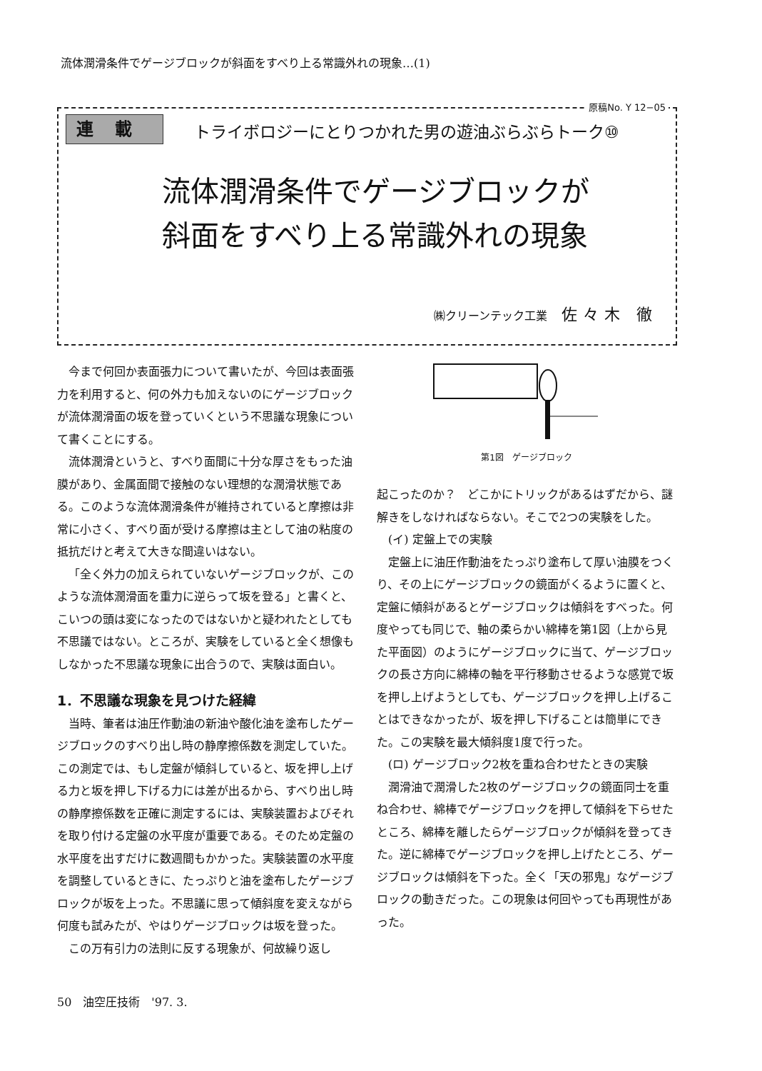流体潤滑条件でゲージブロックが斜面をすべり上る常識外れの現象…(1)
原稿No. Y 12−05
連載
トライボロジーにとりつかれた男の遊油ぶらぶらトーク⑩
流体潤滑条件でゲージブロックが
斜面をすべり上る常識外れの現象
㈱クリーンテック工業 佐々木 徹
今まで何回か表面張力について書いたが、今回は表面張力を利用すると、何の外力も加えないのにゲージブロックが流体潤滑面の坂を登っていくという不思議な現象について書くことにする。
流体潤滑というと、すべり面間に十分な厚さをもった油膜があり、金属面間で接触のない理想的な潤滑状態である。このような流体潤滑条件が維持されていると摩擦は非常に小さく、すべり面が受ける摩擦は主として油の粘度の抵抗だけと考えて大きな間違いはない。
「全く外力の加えられていないゲージブロックが、このような流体潤滑面を重力に逆らって坂を登る」と書くと、こいつの頭は変になったのではないかと疑われたとしても不思議ではない。ところが、実験をしていると全く想像もしなかった不思議な現象に出合うので、実験は面白い。
1．不思議な現象を見つけた経緯
当時、筆者は油圧作動油の新油や酸化油を塗布したゲージブロックのすべり出し時の静摩擦係数を測定していた。この測定では、もし定盤が傾斜していると、坂を押し上げる力と坂を押し下げる力には差が出るから、すべり出し時の静摩擦係数を正確に測定するには、実験装置およびそれを取り付ける定盤の水平度が重要である。そのため定盤の水平度を出すだけに数週間もかかった。実験装置の水平度を調整しているときに、たっぷりと油を塗布したゲージブロックが坂を上った。不思議に思って傾斜度を変えながら何度も試みたが、やはりゲージブロックは坂を登った。
この万有引力の法則に反する現象が、何故繰り返し
第1図　ゲージブロック
起こったのか？　どこかにトリックがあるはずだから、謎解きをしなければならない。そこで2つの実験をした。
(イ) 定盤上での実験
定盤上に油圧作動油をたっぷり塗布して厚い油膜をつくり、その上にゲージブロックの鏡面がくるように置くと、定盤に傾斜があるとゲージブロックは傾斜をすべった。何度やっても同じで、軸の柔らかい綿棒を第1図（上から見た平面図）のようにゲージブロックに当て、ゲージブロックの長さ方向に綿棒の軸を平行移動させるような感覚で坂を押し上げようとしても、ゲージブロックを押し上げることはできなかったが、坂を押し下げることは簡単にできた。この実験を最大傾斜度1度で行った。
(ロ) ゲージブロック2枚を重ね合わせたときの実験
潤滑油で潤滑した2枚のゲージブロックの鏡面同士を重ね合わせ、綿棒でゲージブロックを押して傾斜を下らせたところ、綿棒を離したらゲージブロックが傾斜を登ってきた。逆に綿棒でゲージブロックを押し上げたところ、ゲージブロックは傾斜を下った。全く「天の邪鬼」なゲージブロックの動きだった。この現象は何回やっても再現性があった。
50　油空圧技術　'97. 3.